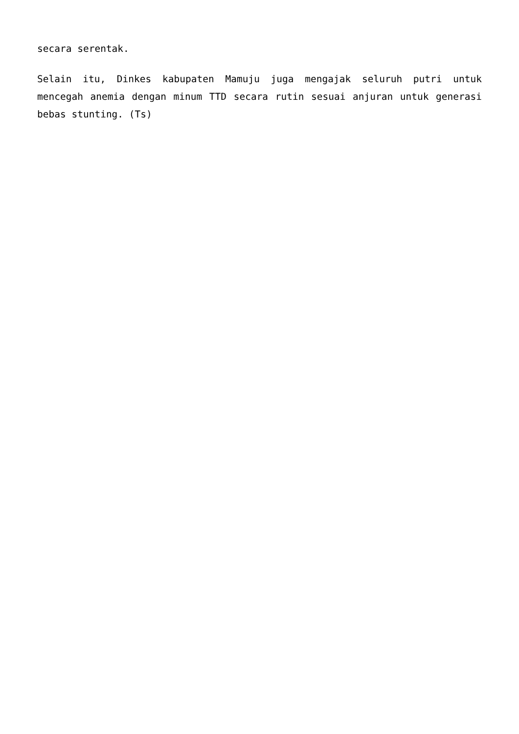secara serentak.
Selain itu, Dinkes kabupaten Mamuju juga mengajak seluruh putri untuk mencegah anemia dengan minum TTD secara rutin sesuai anjuran untuk generasi bebas stunting. (Ts)